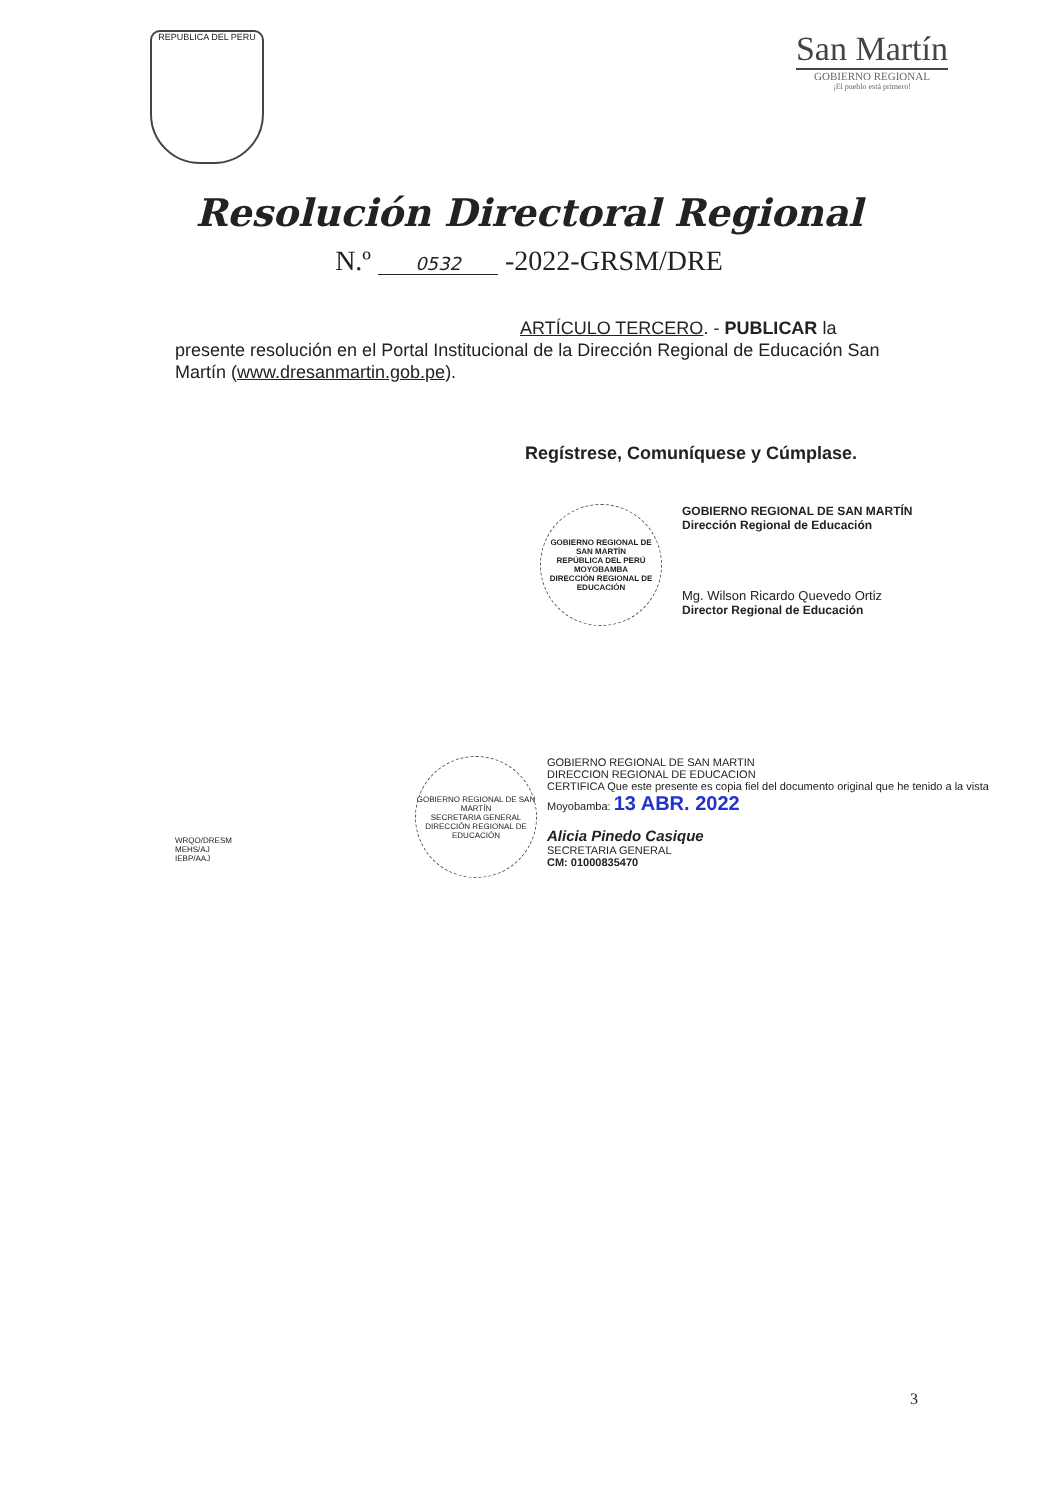REPUBLICA DEL PERU
San Martín
GOBIERNO REGIONAL
¡El pueblo está primero!
Resolución Directoral Regional
N.º 0532 -2022-GRSM/DRE
ARTÍCULO TERCERO. - PUBLICAR la presente resolución en el Portal Institucional de la Dirección Regional de Educación San Martín (www.dresanmartin.gob.pe).
Regístrese, Comuníquese y Cúmplase.
GOBIERNO REGIONAL DE SAN MARTÍN
REPÚBLICA DEL PERÚ
MOYOBAMBA
DIRECCIÓN REGIONAL DE EDUCACIÓN
GOBIERNO REGIONAL DE SAN MARTÍN
Dirección Regional de Educación
Mg. Wilson Ricardo Quevedo Ortiz
Director Regional de Educación
WRQO/DRESM
MEHS/AJ
IEBP/AAJ
GOBIERNO REGIONAL DE SAN MARTÍN
SECRETARIA GENERAL
DIRECCIÓN REGIONAL DE EDUCACIÓN
GOBIERNO REGIONAL DE SAN MARTIN
DIRECCION REGIONAL DE EDUCACION
CERTIFICA Que este presente es copia fiel del documento original que he tenido a la vista
Moyobamba: 13 ABR. 2022
Alicia Pinedo Casique
SECRETARIA GENERAL
CM: 01000835470
3